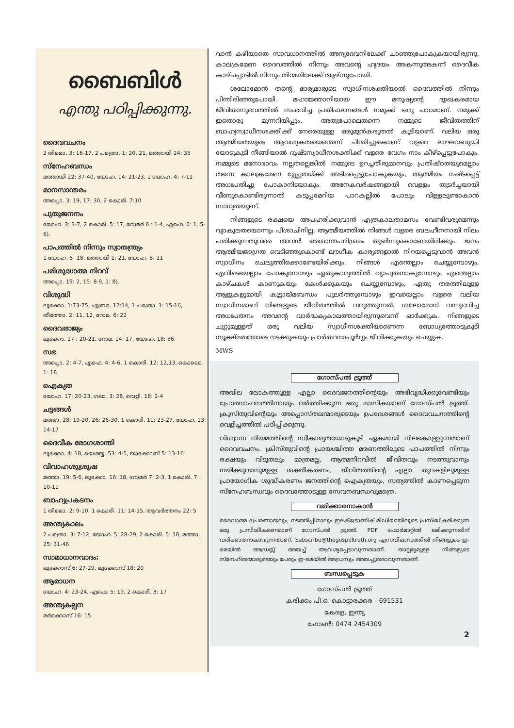ബൈബിൾ
എന്തു പഠിപ്പിക്കുന്നു.
ദൈവവചനം
2 തിമൊ. 3: 16-17, 2 പത്രൊ. 1: 20, 21, മത്തായി 24: 35
സ്നേഹബന്ധം
മത്തായി 22: 37-40, യോഹ. 14: 21-23, 1 യോഹ. 4: 7-11
മാനസാന്തരം
അപ്പൊ. 3: 19, 17: 30, 2 കൊരി. 7:10
പുതുജനനം
യോഹ. 3: 3-7, 2 കൊരി. 5: 17, റോമർ 6 : 1-4, എഫെ. 2: 1, 5-6).
പാപത്തിൽ നിന്നും സ്വാതന്ത്ര്യം
1 യോഹ. 5: 18, മത്തായി 1: 21, യോഹ. 8: 11
പരിശുദ്ധാത്മ നിറവ്
അപ്പൊ. 19: 2, 15: 8-9, 1: 8).
വിശുദ്ധി
ലൂക്കോ. 1:73-75, എബ്രാ. 12:14, 1 പത്രൊ. 1: 15-16, തീത്തോ. 2: 11, 12, റോമ. 6: 22
ദൈവരാജ്യം
ലൂക്കോ. 17 : 20-21, റോമ. 14: 17, യോഹ. 18: 36
സഭ
അപ്പൊ. 2: 4-7, എഫെ. 4: 4-6, 1 കൊരി. 12: 12,13, കൊലൊ. 1: 18
ഐക്യത
യോഹ. 17: 20-23, ഗലാ. 3: 28, വെളി. 18: 2-4
ചട്ടങ്ങൾ
മത്താ. 28: 19-20, 26: 26-30, 1 കൊരി. 11: 23-27, യോഹ. 13: 14-17
ദൈവീക രോഗശാന്തി
ലൂക്കോ. 4: 18, യെശയ്യ. 53: 4-5, യാക്കോബ് 5: 13-16
വിവാഹശുശ്രൂഷ
മത്താ. 19: 5-6, ലൂക്കോ. 16: 18, റോമർ 7: 2-3, 1 കൊരി. 7: 10-11
ബാഹ്യപ്രകടനം
1 തിമൊ. 2: 9-10, 1 കൊരി. 11: 14-15, ആവർത്തനം 22: 5
അന്ത്യകാലം
2 പത്രൊ. 3: 7-12, യോഹ. 5: 28-29, 2 കൊരി. 5: 10, മത്താ. 25: 31-46
സാമാധാനവാദം:
ലൂക്കോസ് 6: 27-29, ലൂക്കോസ് 18: 20
ആരാധന
യോഹ. 4: 23-24, എഫെ. 5: 19, 2 കൊരി. 3: 17
അന്ത്യകല്പന
മർക്കൊസ് 16: 15
വാൻ കഴിയാതെ സാവധാനത്തിൽ അന്യദേവനിലേക്ക് ചാഞ്ഞുപോകുകയായിരുന്നു. കാലക്രമേണ ദൈവത്തിൽ നിന്നും അവന്റെ ഹൃദയം അകന്നുഅകന്ന് ദൈവീക കാഴ്ചപ്പാടിൽ നിന്നും തിന്മയിലേക്ക് ആഴ്ന്നുപോയി.
ശലോമോൻ തന്റെ ഭാര്യമാരുടെ സ്വാധീനശക്തിയാൽ ദൈവത്തിൽ നിന്നും പിന്തിരിഞ്ഞുപോയി. മഹാജ്ഞാനിയായ ഈ മനുഷ്യന്റെ ദുഃഖകരമായ ജീവിതാനുഭവത്തിൽ സംഭവിച്ച പ്രതിഫലനങ്ങൾ നമുക്ക് ഒരു പാഠമാണ്. നമുക്ക് ഇതൊരു മുന്നറിയിപ്പും. അതുപോലെതന്നെ നമ്മുടെ ജീവിതത്തിന് ബാഹ്യസ്വാധീനശക്തിക്ക് നേരെയുള്ള ഒരുമുൻകരുതൽ കൂടിയാണ്. വലിയ ഒരു ആത്മീയതയുടെ ആവശ്യകതയെന്തെന്ന് ചിന്തിച്ചുകൊണ്ട് വളരെ ലാഘവബുദ്ധി യോടുകൂടി നീങ്ങിയാൽ ദുഷ്ടസ്വാധീനശക്തിക്ക് വളരെ വേഗം നാം കീഴ്പ്പെട്ടുപോകും. നമ്മുടെ മനോഭാവം നല്ലതല്ലെങ്കിൽ നമ്മുടെ ഉറച്ചതീരുമാനവും പ്രതിഷ്ഠതയുമെല്ലാം തന്നെ കാലക്രമേണ മ്ലേച്ഛതയ്ക്ക് അടിമപ്പെട്ടുപോകുകയും, ആത്മീയം നഷ്ടപ്പെട്ട് അധഃപതിച്ചു പോകാനിടയാകും. അനേകവർഷങ്ങളായി വെള്ളം തുടർച്ചയായി വീണുകൊണ്ടിരുന്നാൽ കടുപ്പമേറിയ പാറകല്ലിൽ പോലും വിള്ളലുണ്ടാകാൻ സാധ്യതയുണ്ട്.
നിങ്ങളുടെ രക്ഷയെ അപഹരിക്കുവാൻ എത്രകാലതാമസം വേണ്ടിവരുമെന്നും വ്യാകുലതയൊന്നും പിശാചിനില്ല. ആത്മീയത്തിൽ നിങ്ങൾ വളരെ ബലഹീനനായി നിലം പതിക്കുന്നതുവരെ അവൻ അശാന്തപരിശ്രമം തുടർന്നുകൊണ്ടേയിരിക്കും. ജനം ആത്മീയജാഗ്രത വെടിഞ്ഞുകൊണ്ട് ലൗഗീക കാര്യങ്ങളാൽ നിറയപ്പെടുവാൻ അവൻ സ്വാധീനം ചെലുത്തിക്കൊണ്ടേയിരിക്കും. നിങ്ങൾ എന്തെല്ലാം ചെയ്യുമ്പോഴും, എവിടെയെല്ലാം പോകുമ്പോഴും ഏതുകാര്യത്തിൽ വ്യാപൃതനാകുമ്പോഴും എന്തെല്ലാം കാഴ്ചകൾ കാണുകയും കേൾക്കുകയും ചെയ്യുമ്പോഴും, ഏതു തരത്തിലുള്ള ആളുകളുമായി കൂട്ടായ്മബന്ധം പുലർത്തുമ്പോഴും ഇവയെല്ലാം വളരെ വലിയ സ്വാധീനമാണ് നിങ്ങളുടെ ജീവിതത്തിൽ വരുത്തുന്നത്. ശലോമോന് വന്നുഭവിച്ച അധഃപതനം അവന്റെ വാർദ്ധക്യകാലത്തായിരുന്നുവെന്ന് ഓർക്കുക. നിങ്ങളുടെ ചുറ്റുമുള്ളത് ഒരു വലിയ സ്വാധീനശക്തിയാണെന്ന ബോധ്യത്തോടുകൂടി സൂക്ഷ്മതയോടെ നടക്കുകയും പ്രാർത്ഥനാപൂർവ്വം ജീവിക്കുകയും ചെയ്യുക.
MWS
ഗോസ്പൽ ട്രൂത്ത്
അഖില ലോകത്തുള്ള എല്ലാ ദൈവജനത്തിന്റെയും അഭിവൃദ്ധിക്കുവേണ്ടിയും പ്രോത്സാഹനത്തിനായും വർത്തിക്കുന്ന ഒരു മാസികയാണ് ഗോസ്പൽ ട്രൂത്ത്. ക്രൂസിതുവിന്റെയും അപ്പൊസ്തലന്മാരുടെയും ഉപദേശങ്ങൾ ദൈവവചനത്തിന്റെ വെളിച്ചത്തിൽ പഠിപ്പിക്കുന്നു.
വിശ്വാസ നിയമത്തിന്റെ സ്വീകാര്യതയോടുകൂടി ഏകമായി നിലകൊള്ളുന്നതാണ് ദൈവവചനം. ക്രിസ്തുവിന്റെ പ്രായശ്ചിത്ത മരണത്തിലൂടെ പാപത്തിൽ നിന്നും രക്ഷയും വിടുതലും മാത്രമല്ല, ആത്മനിറവിൽ ജീവിതവും നടത്തുവാനും നയിക്കുവാനുമുള്ള ശക്തീകരണം, ജീവിതത്തിന്റെ എല്ലാ തുറകളിലുമുള്ള പ്രായോഗിക ശുദ്ധീകരണം ജനത്തിന്റെ ഐക്യതയും, സത്യത്തിൽ കാണപ്പെടുന്ന സ്നേഹബന്ധവും ദൈവത്തോടുള്ള സേവനബന്ധവുമത്രെ.
വരിക്കാരനാകാൻ
ദൈവാത്മ പ്രേരണായലും, നടത്തിപ്പിനാലും ഇലക്ട്രോണിക് മീഡിയായിലൂടെ പ്രസിദ്ധീകരിക്കുന്ന ഒരു പ്രസിദ്ധീകരണമാണ് ഗോസ്പൽ ട്രൂത്ത്. PDF ഫോർമാറ്റിൽ ലഭിക്കുന്നതിന് വരിക്കാരനാകാവുന്നതാണ്. Subscribe@thegospeltruth.org എന്നവിലാസത്തിൽ നിങ്ങളുടെ ഇ-മെയിൽ അഡ്രസ്സ് അയച്ച് ആവശ്യപ്പെടാവുന്നതാണ്. താല്പര്യമുള്ള നിങ്ങളുടെ സ്നേഹിതന്മാരുടെയും പേരും ഇ-മെയിൽ അഡ്രസും അയച്ചുതരാവുന്നതാണ്.
ബന്ധപ്പെടുക
ഗോസ്പൽ ട്രൂത്ത്
കരിക്കം പി.ഒ. കൊട്ടാരക്കര - 691531
കേരള, ഇന്ത്യ
ഫോൺ: 0474 2454309
2